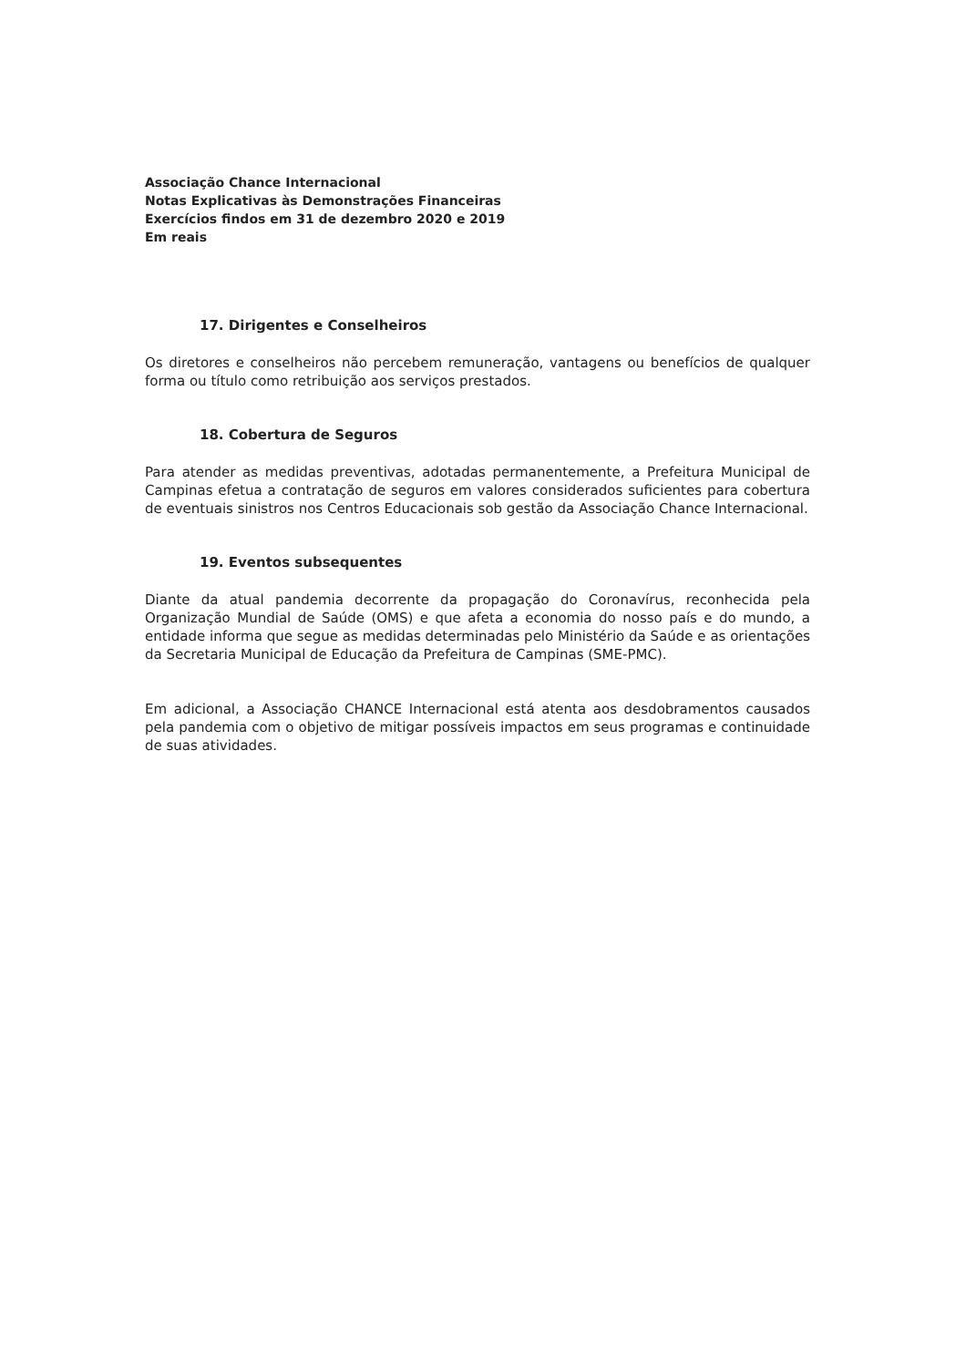Associação Chance Internacional
Notas Explicativas às Demonstrações Financeiras
Exercícios findos em 31 de dezembro 2020 e 2019
Em reais
17. Dirigentes e Conselheiros
Os diretores e conselheiros não percebem remuneração, vantagens ou benefícios de qualquer forma ou título como retribuição aos serviços prestados.
18. Cobertura de Seguros
Para atender as medidas preventivas, adotadas permanentemente, a Prefeitura Municipal de Campinas efetua a contratação de seguros em valores considerados suficientes para cobertura de eventuais sinistros nos Centros Educacionais sob gestão da Associação Chance Internacional.
19. Eventos subsequentes
Diante da atual pandemia decorrente da propagação do Coronavírus, reconhecida pela Organização Mundial de Saúde (OMS) e que afeta a economia do nosso país e do mundo, a entidade informa que segue as medidas determinadas pelo Ministério da Saúde e as orientações da Secretaria Municipal de Educação da Prefeitura de Campinas (SME-PMC).
Em adicional, a Associação CHANCE Internacional está atenta aos desdobramentos causados pela pandemia com o objetivo de mitigar possíveis impactos em seus programas e continuidade de suas atividades.